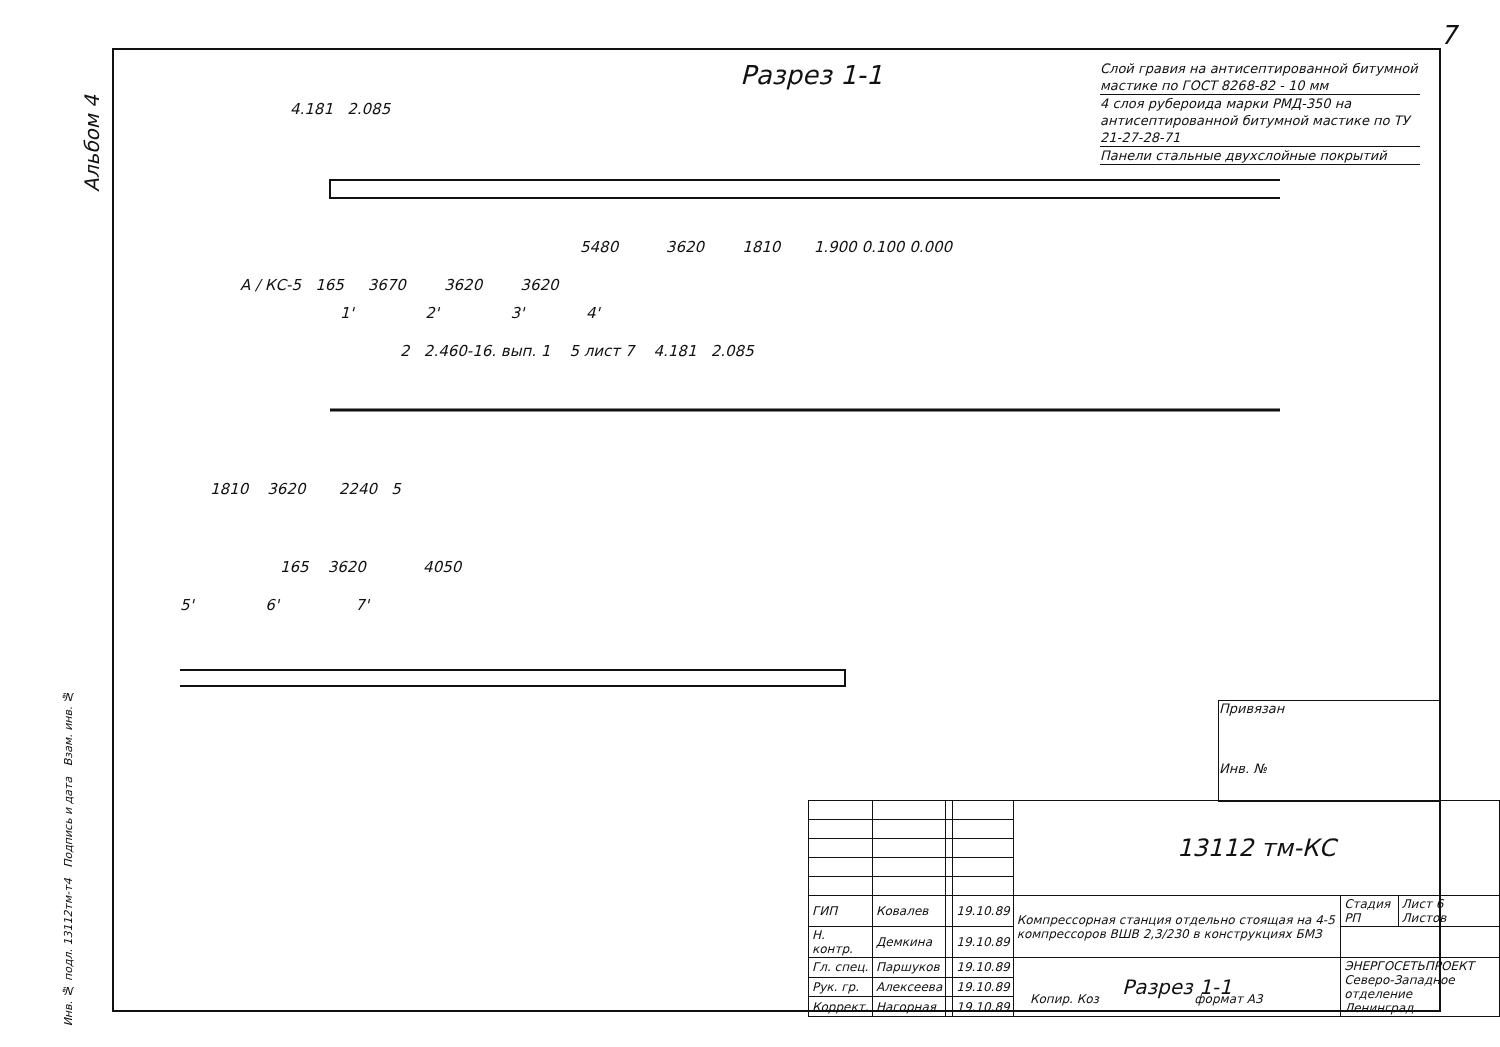7
Альбом 4
Разрез 1-1
Слой гравия на антисептированной битумной мастике по ГОСТ 8268-82 - 10 мм
4 слоя рубероида марки РМД-350 на антисептированной битумной мастике по ТУ 21-27-28-71
Панели стальные двухслойные покрытий
4.181 2.085
5480 3620 1810 1.900 0.100 0.000
A / КС-5 165 3670 3620 3620
1' 2' 3' 4'
2 2.460-16. вып. 1 5 лист 7 4.181 2.085
1810 3620 2240 5
165 3620 4050
5' 6' 7'
Привязан
Инв. №
| | | | | 13112 тм-КС | | |
| ГИП | Ковалев | | 19.10.89 | Компрессорная станция отдельно стоящая на 4-5 компрессоров ВШВ 2,3/230 в конструкциях БМЗ | Стадия РП | Лист 6 Листов |
| Н. контр. | Демкина | | 19.10.89 | | | |
| Гл. спец. | Паршуков | | 19.10.89 | Разрез 1-1 | ЭНЕРГОСЕТЬПРОЕКТ Северо-Западное отделение Ленинград | |
| Рук. гр. | Алексеева | | 19.10.89 | | | |
| Коррект. | Нагорная | | 19.10.89 | | | |
Копир. Коз формат А3
Инв. № подл. 13112тм-т4 Подпись и дата Взам. инв. №